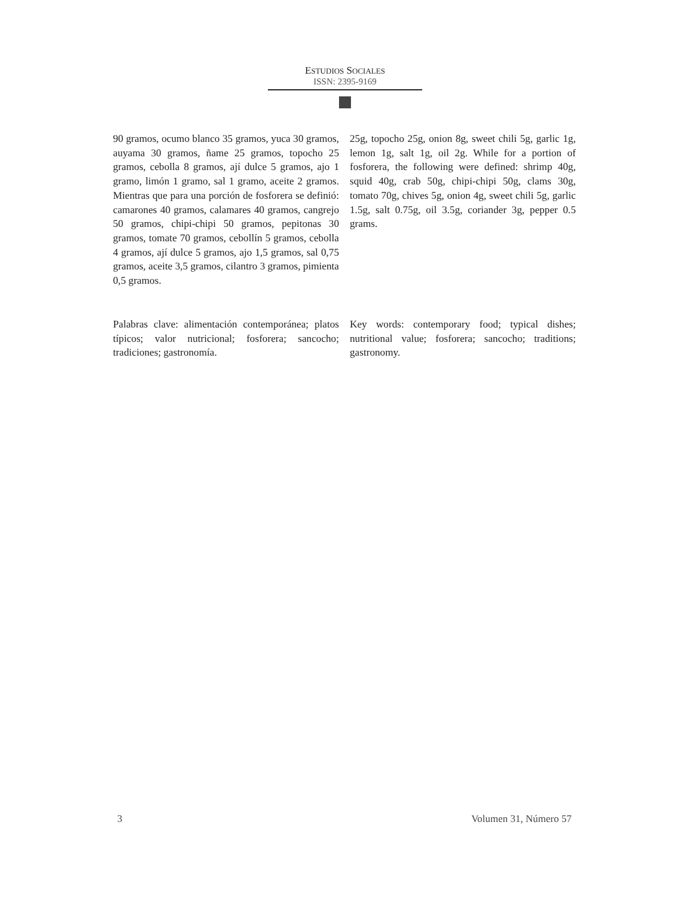ESTUDIOS SOCIALES
ISSN: 2395-9169
90 gramos, ocumo blanco 35 gramos, yuca 30 gramos, auyama 30 gramos, ñame 25 gramos, topocho 25 gramos, cebolla 8 gramos, ají dulce 5 gramos, ajo 1 gramo, limón 1 gramo, sal 1 gramo, aceite 2 gramos. Mientras que para una porción de fosforera se definió: camarones 40 gramos, calamares 40 gramos, cangrejo 50 gramos, chipi-chipi 50 gramos, pepitonas 30 gramos, tomate 70 gramos, cebollín 5 gramos, cebolla 4 gramos, ají dulce 5 gramos, ajo 1,5 gramos, sal 0,75 gramos, aceite 3,5 gramos, cilantro 3 gramos, pimienta 0,5 gramos.
25g, topocho 25g, onion 8g, sweet chili 5g, garlic 1g, lemon 1g, salt 1g, oil 2g. While for a portion of fosforera, the following were defined: shrimp 40g, squid 40g, crab 50g, chipi-chipi 50g, clams 30g, tomato 70g, chives 5g, onion 4g, sweet chili 5g, garlic 1.5g, salt 0.75g, oil 3.5g, coriander 3g, pepper 0.5 grams.
Palabras clave: alimentación contemporánea; platos típicos; valor nutricional; fosforera; sancocho; tradiciones; gastronomía.
Key words: contemporary food; typical dishes; nutritional value; fosforera; sancocho; traditions; gastronomy.
3 Volumen 31, Número 57